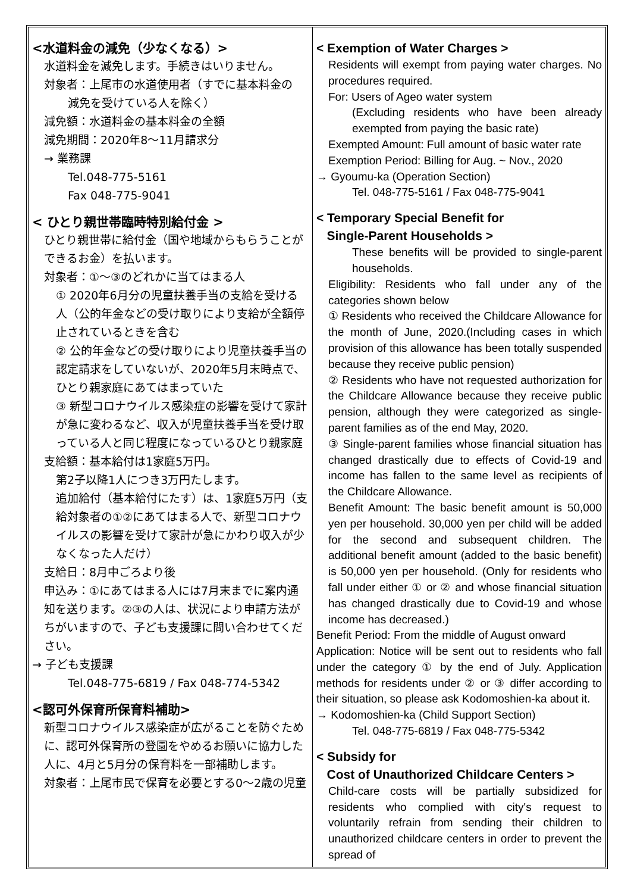<水道料金の減免（少なくなる）>
水道料金を減免します。手続きはいりません。
対象者：上尾市の水道使用者（すでに基本料金の
減免を受けている人を除く）
減免額：水道料金の基本料金の全額
減免期間：2020年8～11月請求分
→ 業務課
Tel.048-775-5161
Fax 048-775-9041
< ひとり親世帯臨時特別給付金 >
ひとり親世帯に給付金（国や地域からもらうことができるお金）を払います。
対象者：①～③のどれかに当てはまる人
① 2020年6月分の児童扶養手当の支給を受ける人（公的年金などの受け取りにより支給が全額停止されているときを含む
② 公的年金などの受け取りにより児童扶養手当の認定請求をしていないが、2020年5月末時点で、ひとり親家庭にあてはまっていた
③ 新型コロナウイルス感染症の影響を受けて家計が急に変わるなど、収入が児童扶養手当を受け取っている人と同じ程度になっているひとり親家庭
支給額：基本給付は1家庭5万円。
第2子以降1人につき3万円たします。
追加給付（基本給付にたす）は、1家庭5万円（支給対象者の①②にあてはまる人で、新型コロナウイルスの影響を受けて家計が急にかわり収入が少なくなった人だけ）
支給日：8月中ごろより後
申込み：①にあてはまる人には7月末までに案内通知を送ります。②③の人は、状況により申請方法がちがいますので、子ども支援課に問い合わせてください。
→ 子ども支援課
Tel.048-775-6819 / Fax 048-774-5342
<認可外保育所保育料補助>
新型コロナウイルス感染症が広がることを防ぐために、認可外保育所の登園をやめるお願いに協力した人に、4月と5月分の保育料を一部補助します。
対象者：上尾市民で保育を必要とする0～2歳の児童
< Exemption of Water Charges >
Residents will exempt from paying water charges. No procedures required.
For: Users of Ageo water system
(Excluding residents who have been already exempted from paying the basic rate)
Exempted Amount: Full amount of basic water rate
Exemption Period: Billing for Aug. ~ Nov., 2020
→ Gyoumu-ka (Operation Section)
Tel. 048-775-5161 / Fax 048-775-9041
< Temporary Special Benefit for
Single-Parent Households >
These benefits will be provided to single-parent households.
Eligibility: Residents who fall under any of the categories shown below
① Residents who received the Childcare Allowance for the month of June, 2020.(Including cases in which provision of this allowance has been totally suspended because they receive public pension)
② Residents who have not requested authorization for the Childcare Allowance because they receive public pension, although they were categorized as single-parent families as of the end May, 2020.
③ Single-parent families whose financial situation has changed drastically due to effects of Covid-19 and income has fallen to the same level as recipients of the Childcare Allowance.
Benefit Amount: The basic benefit amount is 50,000 yen per household. 30,000 yen per child will be added for the second and subsequent children. The additional benefit amount (added to the basic benefit) is 50,000 yen per household. (Only for residents who fall under either ① or ② and whose financial situation has changed drastically due to Covid-19 and whose income has decreased.)
Benefit Period: From the middle of August onward
Application: Notice will be sent out to residents who fall under the category ① by the end of July. Application methods for residents under ② or ③ differ according to their situation, so please ask Kodomoshien-ka about it.
→ Kodomoshien-ka (Child Support Section)
Tel. 048-775-6819 / Fax 048-775-5342
< Subsidy for
Cost of Unauthorized Childcare Centers >
Child-care costs will be partially subsidized for residents who complied with city's request to voluntarily refrain from sending their children to unauthorized childcare centers in order to prevent the spread of